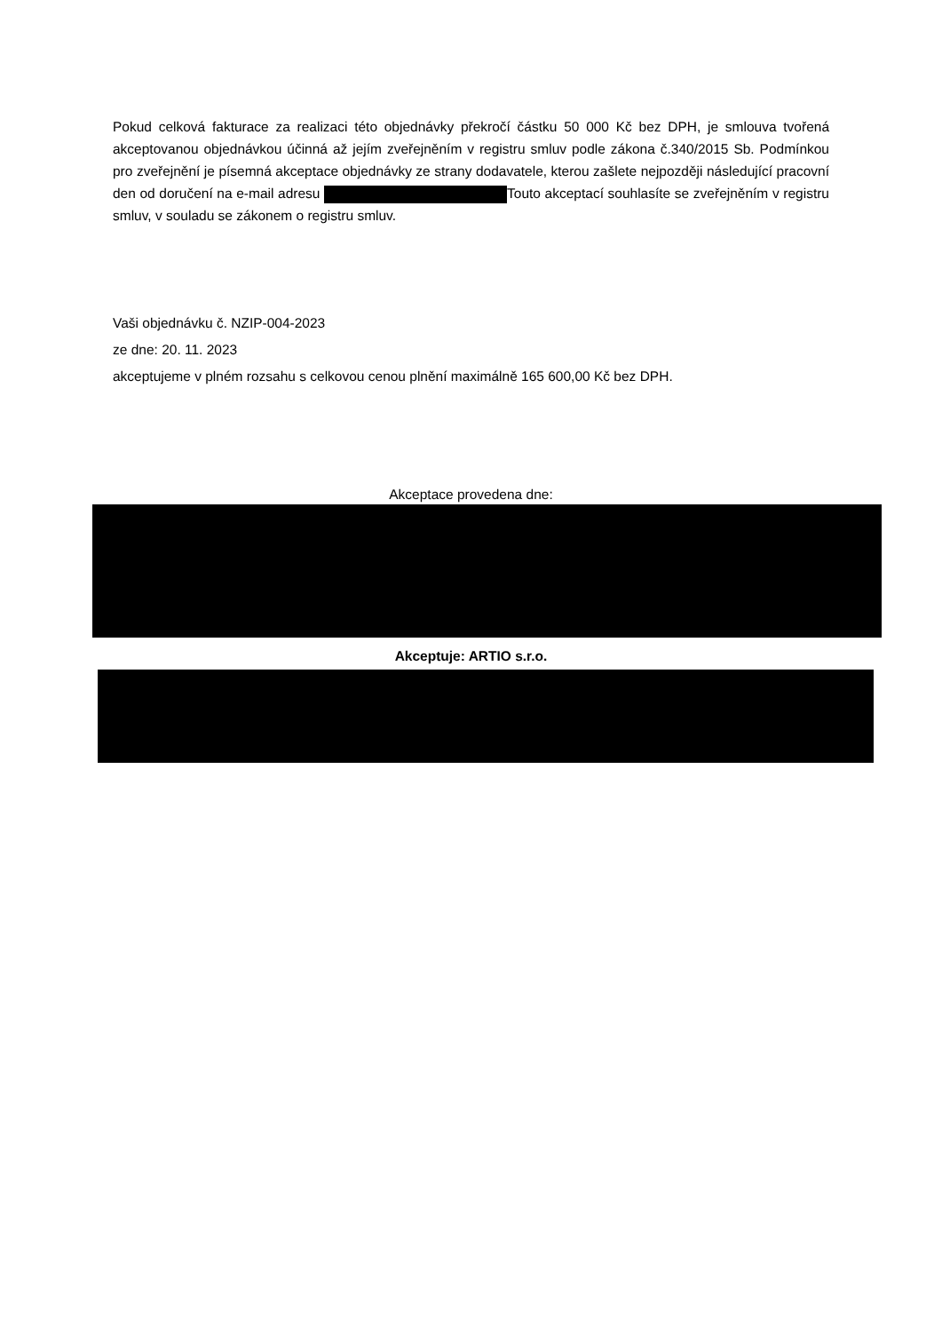Pokud celková fakturace za realizaci této objednávky překročí částku 50 000 Kč bez DPH, je smlouva tvořená akceptovanou objednávkou účinná až jejím zveřejněním v registru smluv podle zákona č.340/2015 Sb. Podmínkou pro zveřejnění je písemná akceptace objednávky ze strany dodavatele, kterou zašlete nejpozději následující pracovní den od doručení na e-mail adresu Touto akceptací souhlasíte se zveřejněním v registru smluv, v souladu se zákonem o registru smluv.
Vaši objednávku č. NZIP-004-2023
ze dne: 20. 11. 2023
akceptujeme v plném rozsahu s celkovou cenou plnění maximálně 165 600,00 Kč bez DPH.
Akceptace provedena dne:
Akceptuje: ARTIO s.r.o.